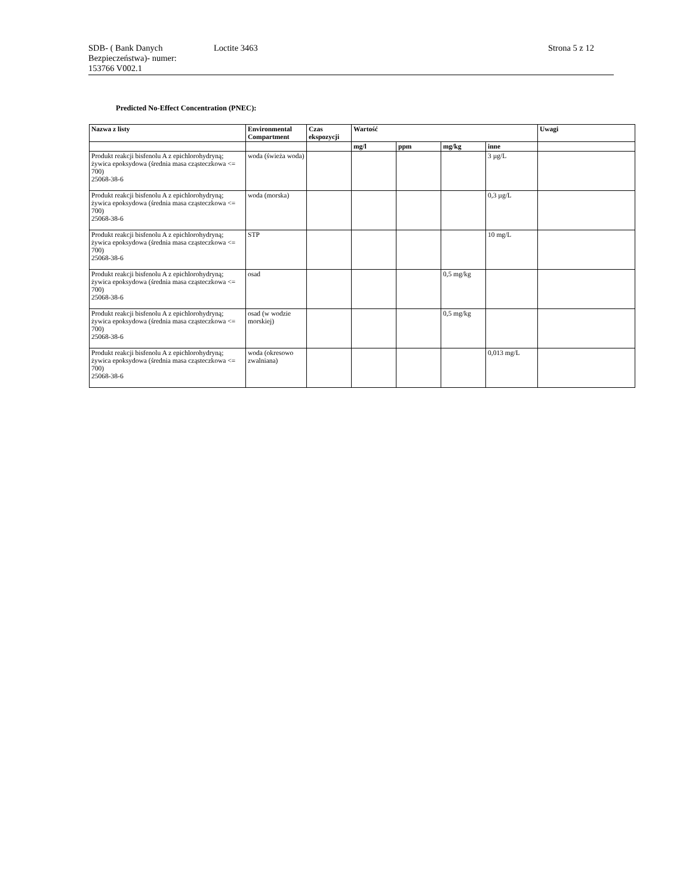SDB- ( Bank Danych Bezpieczeństwa)- numer:
153766 V002.1
Loctite 3463 Strona 5 z 12
Predicted No-Effect Concentration (PNEC):
| Nazwa z listy | Environmental Compartment | Czas ekspozycji | Wartość | | | | Uwagi |
| --- | --- | --- | --- | --- | --- | --- | --- |
| | | | mg/l | ppm | mg/kg | inne | |
| Produkt reakcji bisfenolu A z epichlorohydryną; żywica epoksydowa (średnia masa cząsteczkowa <= 700) 25068-38-6 | woda (świeża woda) | | | | | 3 µg/L | |
| Produkt reakcji bisfenolu A z epichlorohydryną; żywica epoksydowa (średnia masa cząsteczkowa <= 700) 25068-38-6 | woda (morska) | | | | | 0,3 µg/L | |
| Produkt reakcji bisfenolu A z epichlorohydryną; żywica epoksydowa (średnia masa cząsteczkowa <= 700) 25068-38-6 | STP | | | | | 10 mg/L | |
| Produkt reakcji bisfenolu A z epichlorohydryną; żywica epoksydowa (średnia masa cząsteczkowa <= 700) 25068-38-6 | osad | | | | 0,5 mg/kg | | |
| Produkt reakcji bisfenolu A z epichlorohydryną; żywica epoksydowa (średnia masa cząsteczkowa <= 700) 25068-38-6 | osad (w wodzie morskiej) | | | | 0,5 mg/kg | | |
| Produkt reakcji bisfenolu A z epichlorohydryną; żywica epoksydowa (średnia masa cząsteczkowa <= 700) 25068-38-6 | woda (okresowo zwalniana) | | | | | 0,013 mg/L | |